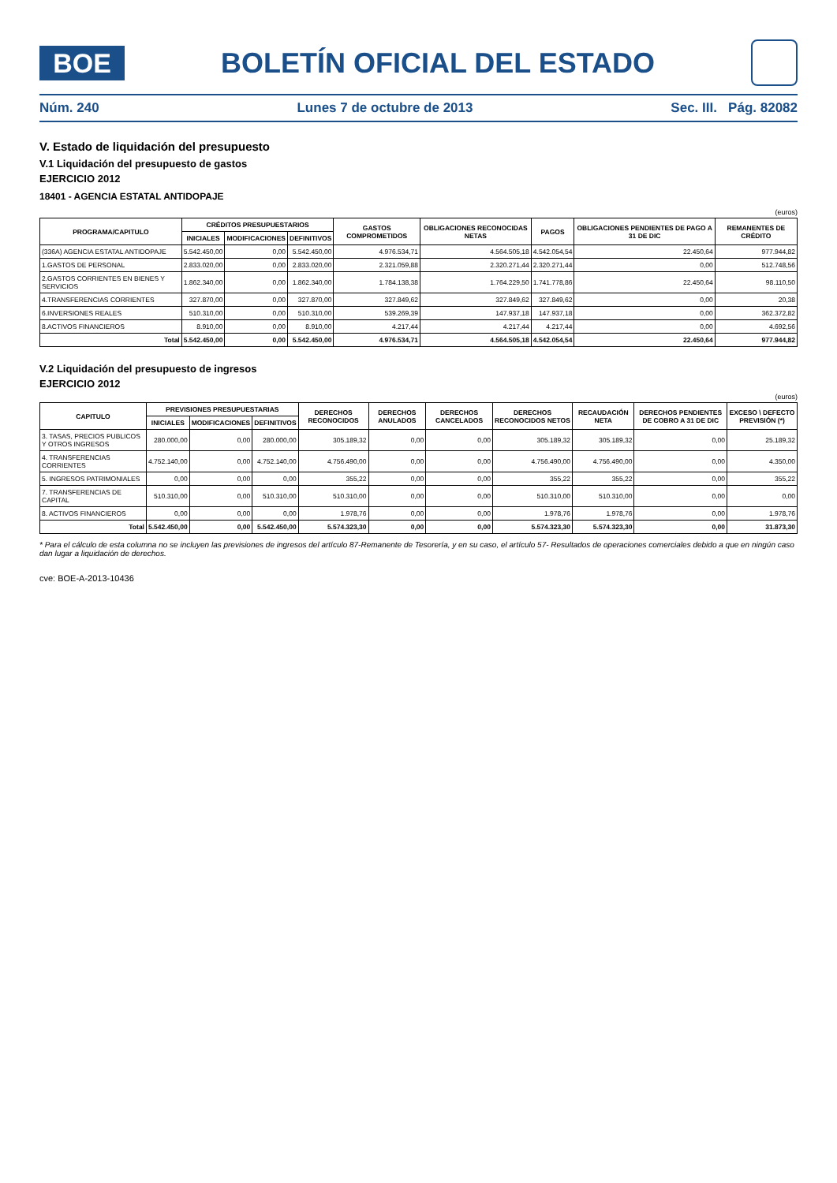BOE
BOLETÍN OFICIAL DEL ESTADO
Núm. 240 Lunes 7 de octubre de 2013 Sec. III. Pág. 82082
V. Estado de liquidación del presupuesto
V.1 Liquidación del presupuesto de gastos
EJERCICIO 2012
18401 - AGENCIA ESTATAL ANTIDOPAJE
(euros)
| PROGRAMA/CAPITULO | CRÉDITOS PRESUPUESTARIOS | | | GASTOS COMPROMETIDOS | OBLIGACIONES RECONOCIDAS NETAS | PAGOS | OBLIGACIONES PENDIENTES DE PAGO A 31 DE DIC | REMANENTES DE CRÉDITO |
| --- | --- | --- | --- | --- | --- | --- | --- | --- |
| | INICIALES | MODIFICACIONES | DEFINITIVOS | | | | | |
| (336A) AGENCIA ESTATAL ANTIDOPAJE | 5.542.450,00 | 0,00 | 5.542.450,00 | 4.976.534,71 | 4.564.505,18 | 4.542.054,54 | 22.450,64 | 977.944,82 |
| 1.GASTOS DE PERSONAL | 2.833.020,00 | 0,00 | 2.833.020,00 | 2.321.059,88 | 2.320.271,44 | 2.320.271,44 | 0,00 | 512.748,56 |
| 2.GASTOS CORRIENTES EN BIENES Y SERVICIOS | 1.862.340,00 | 0,00 | 1.862.340,00 | 1.784.138,38 | 1.764.229,50 | 1.741.778,86 | 22.450,64 | 98.110,50 |
| 4.TRANSFERENCIAS CORRIENTES | 327.870,00 | 0,00 | 327.870,00 | 327.849,62 | 327.849,62 | 327.849,62 | 0,00 | 20,38 |
| 6.INVERSIONES REALES | 510.310,00 | 0,00 | 510.310,00 | 539.269,39 | 147.937,18 | 147.937,18 | 0,00 | 362.372,82 |
| 8.ACTIVOS FINANCIEROS | 8.910,00 | 0,00 | 8.910,00 | 4.217,44 | 4.217,44 | 4.217,44 | 0,00 | 4.692,56 |
| Total | 5.542.450,00 | 0,00 | 5.542.450,00 | 4.976.534,71 | 4.564.505,18 | 4.542.054,54 | 22.450,64 | 977.944,82 |
V.2 Liquidación del presupuesto de ingresos
EJERCICIO 2012
(euros)
| CAPITULO | PREVISIONES PRESUPUESTARIAS | | | DERECHOS RECONOCIDOS | DERECHOS ANULADOS | DERECHOS CANCELADOS | DERECHOS RECONOCIDOS NETOS | RECAUDACIÓN NETA | DERECHOS PENDIENTES DE COBRO A 31 DE DIC | EXCESO \ DEFECTO PREVISIÓN (*) |
| --- | --- | --- | --- | --- | --- | --- | --- | --- | --- | --- |
| | INICIALES | MODIFICACIONES | DEFINITIVOS | | | | | | | |
| 3. TASAS, PRECIOS PUBLICOS Y OTROS INGRESOS | 280.000,00 | 0,00 | 280.000,00 | 305.189,32 | 0,00 | 0,00 | 305.189,32 | 305.189,32 | 0,00 | 25.189,32 |
| 4. TRANSFERENCIAS CORRIENTES | 4.752.140,00 | 0,00 | 4.752.140,00 | 4.756.490,00 | 0,00 | 0,00 | 4.756.490,00 | 4.756.490,00 | 0,00 | 4.350,00 |
| 5. INGRESOS PATRIMONIALES | 0,00 | 0,00 | 0,00 | 355,22 | 0,00 | 0,00 | 355,22 | 355,22 | 0,00 | 355,22 |
| 7. TRANSFERENCIAS DE CAPITAL | 510.310,00 | 0,00 | 510.310,00 | 510.310,00 | 0,00 | 0,00 | 510.310,00 | 510.310,00 | 0,00 | 0,00 |
| 8. ACTIVOS FINANCIEROS | 0,00 | 0,00 | 0,00 | 1.978,76 | 0,00 | 0,00 | 1.978,76 | 1.978,76 | 0,00 | 1.978,76 |
| Total | 5.542.450,00 | 0,00 | 5.542.450,00 | 5.574.323,30 | 0,00 | 0,00 | 5.574.323,30 | 5.574.323,30 | 0,00 | 31.873,30 |
* Para el cálculo de esta columna no se incluyen las previsiones de ingresos del artículo 87-Remanente de Tesorería, y en su caso, el artículo 57- Resultados de operaciones comerciales debido a que en ningún caso dan lugar a liquidación de derechos.
cve: BOE-A-2013-10436